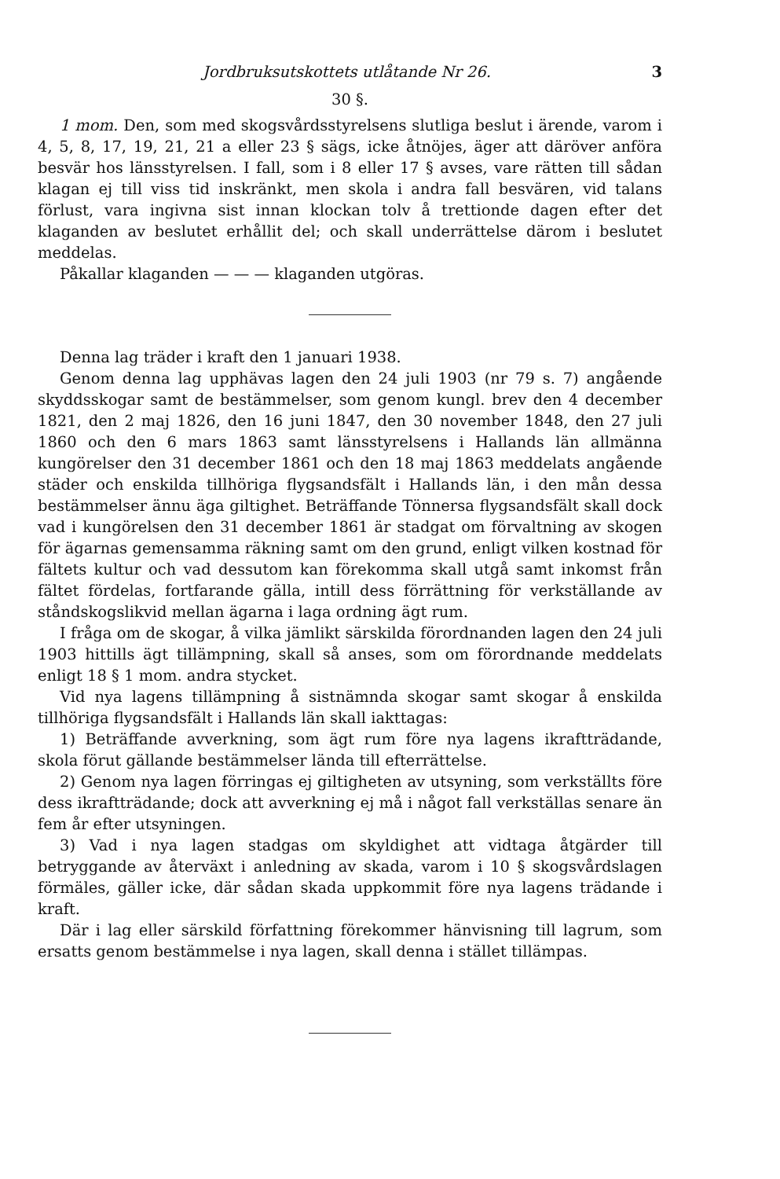Jordbruksutskottets utlåtande Nr 26. 3
30 §.
1 mom. Den, som med skogsvårdsstyrelsens slutliga beslut i ärende, varom i 4, 5, 8, 17, 19, 21, 21 a eller 23 § sägs, icke åtnöjes, äger att däröver anföra besvär hos länsstyrelsen. I fall, som i 8 eller 17 § avses, vare rätten till sådan klagan ej till viss tid inskränkt, men skola i andra fall besvären, vid talans förlust, vara ingivna sist innan klockan tolv å trettionde dagen efter det klaganden av beslutet erhållit del; och skall underrättelse därom i beslutet meddelas.
Påkallar klaganden — — — klaganden utgöras.
Denna lag träder i kraft den 1 januari 1938.
Genom denna lag upphävas lagen den 24 juli 1903 (nr 79 s. 7) angående skyddsskogar samt de bestämmelser, som genom kungl. brev den 4 december 1821, den 2 maj 1826, den 16 juni 1847, den 30 november 1848, den 27 juli 1860 och den 6 mars 1863 samt länsstyrelsens i Hallands län allmänna kungörelser den 31 december 1861 och den 18 maj 1863 meddelats angående städer och enskilda tillhöriga flygsandsfält i Hallands län, i den mån dessa bestämmelser ännu äga giltighet. Beträffande Tönnersa flygsandsfält skall dock vad i kungörelsen den 31 december 1861 är stadgat om förvaltning av skogen för ägarnas gemensamma räkning samt om den grund, enligt vilken kostnad för fältets kultur och vad dessutom kan förekomma skall utgå samt inkomst från fältet fördelas, fortfarande gälla, intill dess förrättning för verkställande av ståndskogslikvid mellan ägarna i laga ordning ägt rum.
I fråga om de skogar, å vilka jämlikt särskilda förordnanden lagen den 24 juli 1903 hittills ägt tillämpning, skall så anses, som om förordnande meddelats enligt 18 § 1 mom. andra stycket.
Vid nya lagens tillämpning å sistnämnda skogar samt skogar å enskilda tillhöriga flygsandsfält i Hallands län skall iakttagas:
1) Beträffande avverkning, som ägt rum före nya lagens ikraftträdande, skola förut gällande bestämmelser lända till efterrättelse.
2) Genom nya lagen förringas ej giltigheten av utsyning, som verkställts före dess ikraftträdande; dock att avverkning ej må i något fall verkställas senare än fem år efter utsyningen.
3) Vad i nya lagen stadgas om skyldighet att vidtaga åtgärder till betryggande av återväxt i anledning av skada, varom i 10 § skogsvårdslagen förmäles, gäller icke, där sådan skada uppkommit före nya lagens trädande i kraft.
Där i lag eller särskild författning förekommer hänvisning till lagrum, som ersatts genom bestämmelse i nya lagen, skall denna i stället tillämpas.